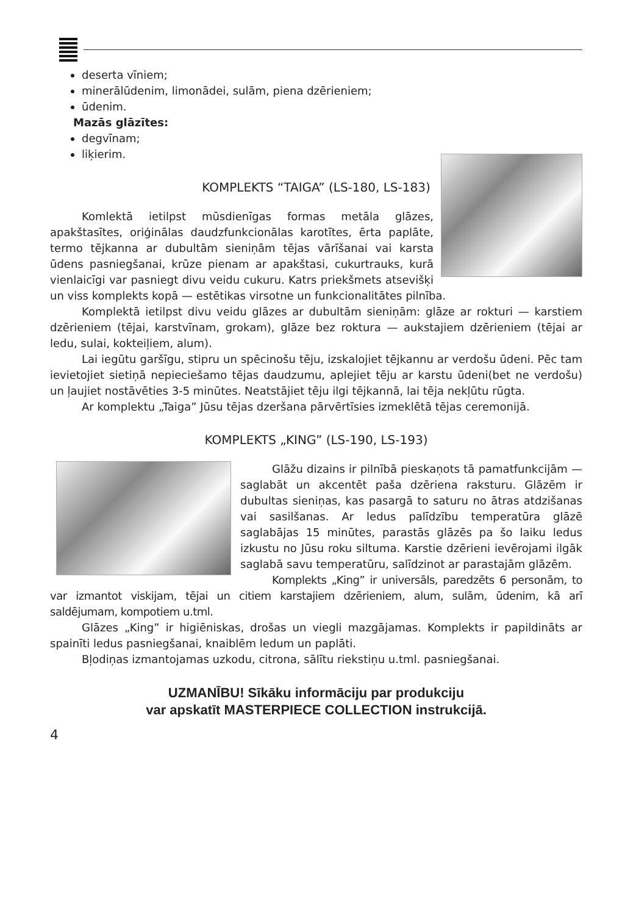deserta vīniem;
minerālūdenim, limonādei, sulām, piena dzērieniem;
ūdenim.
Mazās glāzītes:
degvīnam;
liķierim.
KOMPLEKTS “TAIGA” (LS-180, LS-183)
Komlektā ietilpst mūsdienīgas formas metāla glāzes, apakštasītes, oriģinālas daudzfunkcionālas karotītes, ērta paplāte, termo tējkanna ar dubultām sieniņām tējas vārīšanai vai karsta ūdens pasniegšanai, krūze pienam ar apakštasi, cukurtrauks, kurā vienlaicīgi var pasniegt divu veidu cukuru. Katrs priekšmets atsevišķi un viss komplekts kopā — estētikas virsotne un funkcionalitātes pilnība.
Komplektā ietilpst divu veidu glāzes ar dubultām sieniņām: glāze ar rokturi — karstiem dzērieniem (tējai, karstvīnam, grokam), glāze bez roktura — aukstajiem dzērieniem (tējai ar ledu, sulai, kokteiļiem, alum).
Lai iegūtu garšīgu, stipru un spēcinošu tēju, izskalojiet tējkannu ar verdošu ūdeni. Pēc tam ievietojiet sietiņā nepieciešamo tējas daudzumu, aplejiet tēju ar karstu ūdeni(bet ne verdošu) un ļaujiet nostāvēties 3-5 minūtes. Neatstājiet tēju ilgi tējkannā, lai tēja nekļūtu rūgta.
Ar komplektu „Taiga” Jūsu tējas dzeršana pārvērtīsies izmeklētā tējas ceremonijā.
KOMPLEKTS „KING” (LS-190, LS-193)
Glāžu dizains ir pilnībā pieskaņots tā pamatfunkcijām — saglabāt un akcentēt paša dzēriena raksturu. Glāzēm ir dubultas sieniņas, kas pasargā to saturu no ātras atdzišanas vai sasilšanas. Ar ledus palīdzību temperatūra glāzē saglabājas 15 minūtes, parastās glāzēs pa šo laiku ledus izkustu no Jūsu roku siltuma. Karstie dzērieni ievērojami ilgāk saglabā savu temperatūru, salīdzinot ar parastajām glāzēm.
Komplekts „King” ir universāls, paredzēts 6 personām, to var izmantot viskijam, tējai un citiem karstajiem dzērieniem, alum, sulām, ūdenim, kā arī saldējumam, kompotiem u.tml.
Glāzes „King” ir higiēniskas, drošas un viegli mazgājamas. Komplekts ir papildināts ar spainīti ledus pasniegšanai, knaiblēm ledum un paplāti.
Bļodiņas izmantojamas uzkodu, citrona, sālītu riekstiņu u.tml. pasniegšanai.
UZMANĪBU! Sīkāku informāciju par produkciju
var apskatīt MASTERPIECE COLLECTION instrukcijā.
4